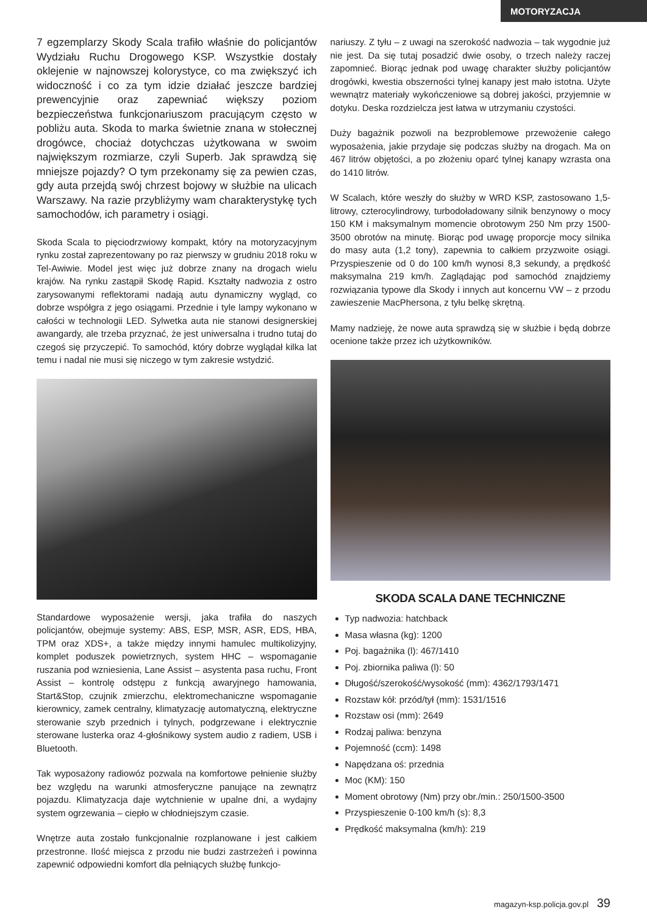MOTORYZACJA
7 egzemplarzy Skody Scala trafiło właśnie do policjantów Wydziału Ruchu Drogowego KSP. Wszystkie dostały oklejenie w najnowszej kolorystyce, co ma zwiększyć ich widoczność i co za tym idzie działać jeszcze bardziej prewencyjnie oraz zapewniać większy poziom bezpieczeństwa funkcjonariuszom pracującym często w pobliżu auta. Skoda to marka świetnie znana w stołecznej drogówce, chociaż dotychczas użytkowana w swoim największym rozmiarze, czyli Superb. Jak sprawdzą się mniejsze pojazdy? O tym przekonamy się za pewien czas, gdy auta przejdą swój chrzest bojowy w służbie na ulicach Warszawy. Na razie przybliżymy wam charakterystykę tych samochodów, ich parametry i osiągi.
Skoda Scala to pięciodrzwiowy kompakt, który na motoryzacyjnym rynku został zaprezentowany po raz pierwszy w grudniu 2018 roku w Tel-Awiwie. Model jest więc już dobrze znany na drogach wielu krajów. Na rynku zastąpił Skodę Rapid. Kształty nadwozia z ostro zarysowanymi reflektorami nadają autu dynamiczny wygląd, co dobrze współgra z jego osiągami. Przednie i tyle lampy wykonano w całości w technologii LED. Sylwetka auta nie stanowi designerskiej awangardy, ale trzeba przyznać, że jest uniwersalna i trudno tutaj do czegoś się przyczepić. To samochód, który dobrze wyglądał kilka lat temu i nadal nie musi się niczego w tym zakresie wstydzić.
Standardowe wyposażenie wersji, jaka trafiła do naszych policjantów, obejmuje systemy: ABS, ESP, MSR, ASR, EDS, HBA, TPM oraz XDS+, a także między innymi hamulec multikolizyjny, komplet poduszek powietrznych, system HHC – wspomaganie ruszania pod wzniesienia, Lane Assist – asystenta pasa ruchu, Front Assist – kontrolę odstępu z funkcją awaryjnego hamowania, Start&Stop, czujnik zmierzchu, elektromechaniczne wspomaganie kierownicy, zamek centralny, klimatyzację automatyczną, elektryczne sterowanie szyb przednich i tylnych, podgrzewane i elektrycznie sterowane lusterka oraz 4-głośnikowy system audio z radiem, USB i Bluetooth.
Tak wyposażony radiowóz pozwala na komfortowe pełnienie służby bez względu na warunki atmosferyczne panujące na zewnątrz pojazdu. Klimatyzacja daje wytchnienie w upalne dni, a wydajny system ogrzewania – ciepło w chłodniejszym czasie.
Wnętrze auta zostało funkcjonalnie rozplanowane i jest całkiem przestronne. Ilość miejsca z przodu nie budzi zastrzeżeń i powinna zapewnić odpowiedni komfort dla pełniących służbę funkcjo-
nariuszy. Z tyłu – z uwagi na szerokość nadwozia – tak wygodnie już nie jest. Da się tutaj posadzić dwie osoby, o trzech należy raczej zapomnieć. Biorąc jednak pod uwagę charakter służby policjantów drogówki, kwestia obszerności tylnej kanapy jest mało istotna. Użyte wewnątrz materiały wykończeniowe są dobrej jakości, przyjemnie w dotyku. Deska rozdzielcza jest łatwa w utrzymaniu czystości.
Duży bagażnik pozwoli na bezproblemowe przewożenie całego wyposażenia, jakie przydaje się podczas służby na drogach. Ma on 467 litrów objętości, a po złożeniu oparć tylnej kanapy wzrasta ona do 1410 litrów.
W Scalach, które weszły do służby w WRD KSP, zastosowano 1,5-litrowy, czterocylindrowy, turbodoładowany silnik benzynowy o mocy 150 KM i maksymalnym momencie obrotowym 250 Nm przy 1500-3500 obrotów na minutę. Biorąc pod uwagę proporcje mocy silnika do masy auta (1,2 tony), zapewnia to całkiem przyzwoite osiągi. Przyspieszenie od 0 do 100 km/h wynosi 8,3 sekundy, a prędkość maksymalna 219 km/h. Zaglądając pod samochód znajdziemy rozwiązania typowe dla Skody i innych aut koncernu VW – z przodu zawieszenie MacPhersona, z tyłu belkę skrętną.
Mamy nadzieję, że nowe auta sprawdzą się w służbie i będą dobrze ocenione także przez ich użytkowników.
SKODA SCALA DANE TECHNICZNE
Typ nadwozia: hatchback
Masa własna (kg): 1200
Poj. bagażnika (l): 467/1410
Poj. zbiornika paliwa (l): 50
Długość/szerokość/wysokość (mm): 4362/1793/1471
Rozstaw kół: przód/tył (mm): 1531/1516
Rozstaw osi (mm): 2649
Rodzaj paliwa: benzyna
Pojemność (ccm): 1498
Napędzana oś: przednia
Moc (KM): 150
Moment obrotowy (Nm) przy obr./min.: 250/1500-3500
Przyspieszenie 0-100 km/h (s): 8,3
Prędkość maksymalna (km/h): 219
magazyn-ksp.policja.gov.pl 39